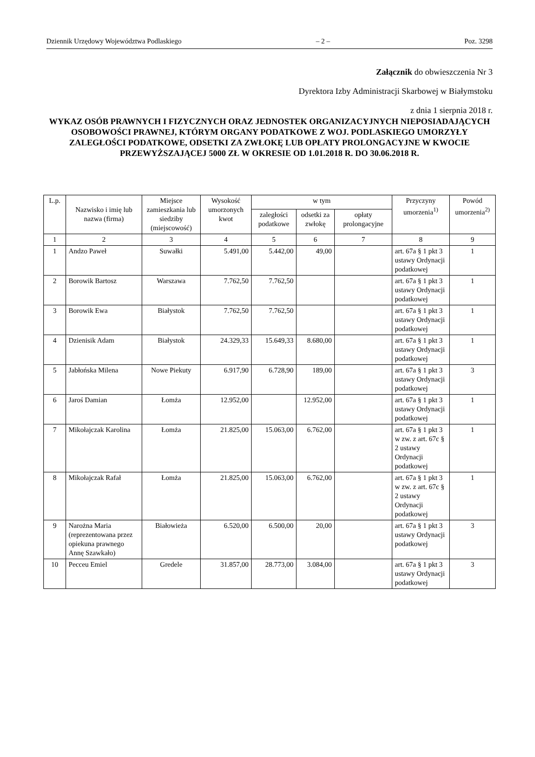Dziennik Urzędowy Województwa Podlaskiego – 2 – Poz. 3298
Załącznik do obwieszczenia Nr 3
Dyrektora Izby Administracji Skarbowej w Białymstoku
z dnia 1 sierpnia 2018 r.
WYKAZ OSÓB PRAWNYCH I FIZYCZNYCH ORAZ JEDNOSTEK ORGANIZACYJNYCH NIEPOSIADAJĄCYCH OSOBOWOŚCI PRAWNEJ, KTÓRYM ORGANY PODATKOWE Z WOJ. PODLASKIEGO UMORZYŁY ZALEGŁOŚCI PODATKOWE, ODSETKI ZA ZWŁOKĘ LUB OPŁATY PROLONGACYJNE W KWOCIE PRZEWYŻSZAJĄCEJ 5000 ZŁ W OKRESIE OD 1.01.2018 R. DO 30.06.2018 R.
| L.p. | Nazwisko i imię lub nazwa (firma) | Miejsce zamieszkania lub siedziby (miejscowość) | Wysokość umorzonych kwot | w tym | | | Przyczyny umorzenia<sup>1)</sup> | Powód umorzenia<sup>2)</sup> |
| --- | --- | --- | --- | --- | --- | --- | --- | --- |
| | | | | zaległości podatkowe | odsetki za zwłokę | opłaty prolongacyjne | | |
| 1 | 2 | 3 | 4 | 5 | 6 | 7 | 8 | 9 |
| 1 | Andzo Paweł | Suwałki | 5.491,00 | 5.442,00 | 49,00 | | art. 67a § 1 pkt 3 ustawy Ordynacji podatkowej | 1 |
| 2 | Borowik Bartosz | Warszawa | 7.762,50 | 7.762,50 | | | art. 67a § 1 pkt 3 ustawy Ordynacji podatkowej | 1 |
| 3 | Borowik Ewa | Białystok | 7.762,50 | 7.762,50 | | | art. 67a § 1 pkt 3 ustawy Ordynacji podatkowej | 1 |
| 4 | Dzienisik Adam | Białystok | 24.329,33 | 15.649,33 | 8.680,00 | | art. 67a § 1 pkt 3 ustawy Ordynacji podatkowej | 1 |
| 5 | Jabłońska Milena | Nowe Piekuty | 6.917,90 | 6.728,90 | 189,00 | | art. 67a § 1 pkt 3 ustawy Ordynacji podatkowej | 3 |
| 6 | Jaroś Damian | Łomża | 12.952,00 | | 12.952,00 | | art. 67a § 1 pkt 3 ustawy Ordynacji podatkowej | 1 |
| 7 | Mikołajczak Karolina | Łomża | 21.825,00 | 15.063,00 | 6.762,00 | | art. 67a § 1 pkt 3 w zw. z art. 67c § 2 ustawy Ordynacji podatkowej | 1 |
| 8 | Mikołajczak Rafał | Łomża | 21.825,00 | 15.063,00 | 6.762,00 | | art. 67a § 1 pkt 3 w zw. z art. 67c § 2 ustawy Ordynacji podatkowej | 1 |
| 9 | Narożna Maria (reprezentowana przez opiekuna prawnego Annę Szawkało) | Białowieża | 6.520,00 | 6.500,00 | 20,00 | | art. 67a § 1 pkt 3 ustawy Ordynacji podatkowej | 3 |
| 10 | Pecceu Emiel | Gredele | 31.857,00 | 28.773,00 | 3.084,00 | | art. 67a § 1 pkt 3 ustawy Ordynacji podatkowej | 3 |